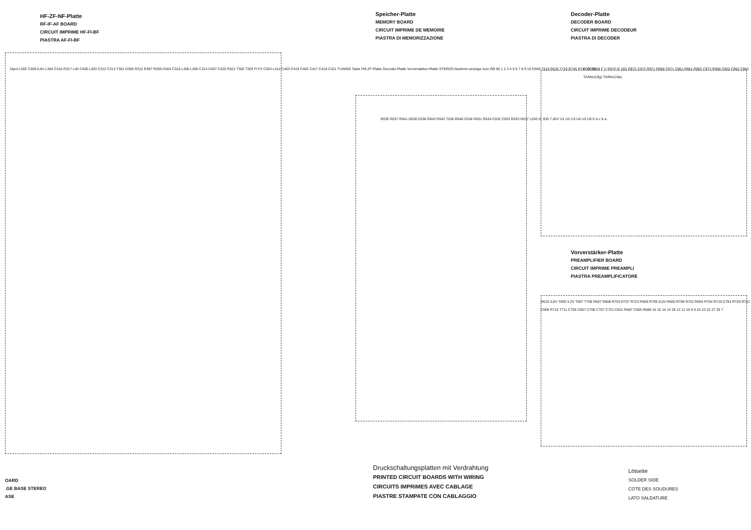HF-ZF-NF-Platte
RF-IF-AF BOARD
CIRCUIT IMPRIME HF-FI-BF
PIASTRA AF-FI-BF
Speicher-Platte
MEMORY BOARD
CIRCUIT IMPRIME DE MEMOIRE
PIASTRA DI MEMORIZZAZIONE
Decoder-Platte
DECODER BOARD
CIRCUIT IMPRIME DECODEUR
PIASTRA DI DECODER
Vorverstärker-Platte
PREAMPLIFIER BOARD
CIRCUIT IMPRIME PREAMPLI
PIASTRA PREAMPLIFICATORE
F VII C909 F V R970 IC 502 R972 C972 R971 R960 C971 C961 R961 R962 C973 R908 C953 C962 C904 TA/Mic(19g) TA/Mic(19a)
R610 0,6V T609 3,2V T607 T708 R607 R608 R703 R707 R723 R606 R705 0,6V R605 R708 R722 R604 R704 R719 C783 R720 R721 C606 R710 T711 C705 C607 C708 C707 C721 C621 R687 C605 R688 16 15 14 13 26 12 11 10 9 8 24 23 22 27 25 7
R035 R037 R041 D038 C036 R043 R042 T036 R040 C034 R031 R034 C032 C033 R033 D037 L030 IC 035 7,45V U1 U2 U3 U4 U5 U6 E A c b a
Dipol L302 C309 6,6V L304 C310 R317 L40 C400 L303 C312 C313 T301 D305 R312 R307 R306 D304 C316 L306 L305 C314 C407 C420 R321 T302 T303 FI FII C324 L414 C403 C419 C402 C417 C418 C421 TUNING Taste FM-ZF-Platte Decoder-Platte Vorverstärker-Platte STEREO Abstimm-anzeige zum OB 95 1 2 3 4 5 6 7 8 9 10 D509 T516 R633 T720 R746 R743 C745
OARD
.GE BASE STEREO
ASE
Druckschaltungsplatten mit Verdrahtung
PRINTED CIRCUIT BOARDS WITH WIRING
CIRCUITS IMPRIMES AVEC CABLAGE
PIASTRE STAMPATE CON CABLAGGIO
Lötseite
SOLDER SIDE
COTE DES SOUDURES
LATO SALDATURE